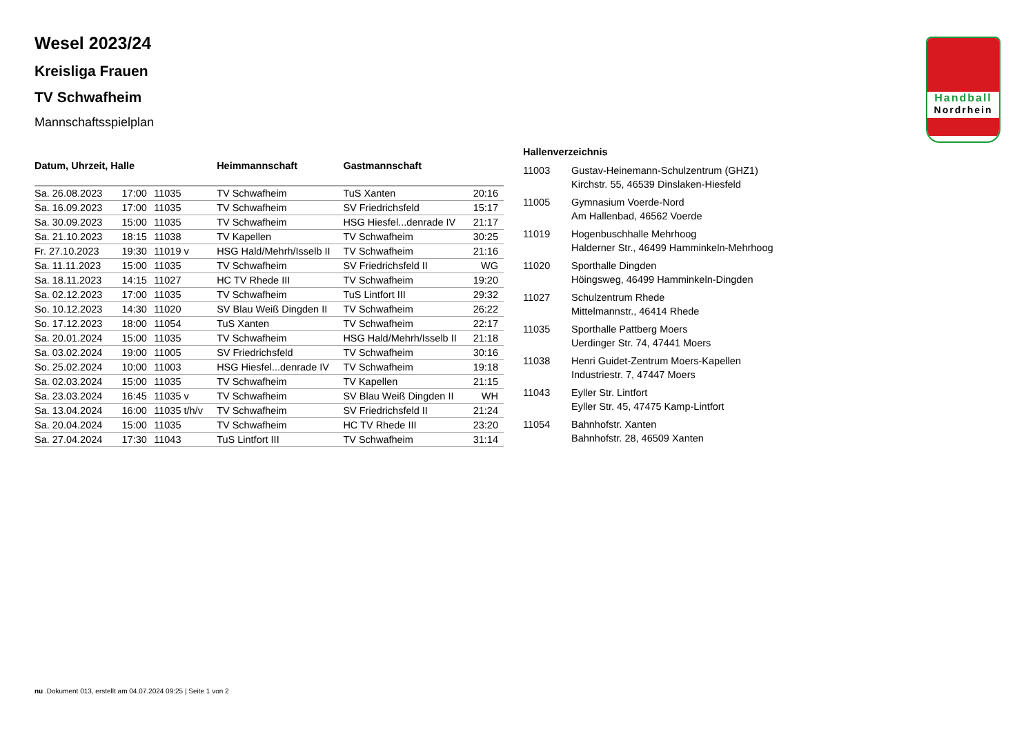Handball
Nordrhein
Wesel 2023/24
Kreisliga Frauen
TV Schwafheim
Mannschaftsspielplan
| Datum, Uhrzeit, Halle | | | Heimmannschaft | Gastmannschaft | |
| --- | --- | --- | --- | --- | --- |
| Sa. 26.08.2023 | 17:00 | 11035 | TV Schwafheim | TuS Xanten | 20:16 |
| Sa. 16.09.2023 | 17:00 | 11035 | TV Schwafheim | SV Friedrichsfeld | 15:17 |
| Sa. 30.09.2023 | 15:00 | 11035 | TV Schwafheim | HSG Hiesfel...denrade IV | 21:17 |
| Sa. 21.10.2023 | 18:15 | 11038 | TV Kapellen | TV Schwafheim | 30:25 |
| Fr. 27.10.2023 | 19:30 | 11019 v | HSG Hald/Mehrh/Isselb II | TV Schwafheim | 21:16 |
| Sa. 11.11.2023 | 15:00 | 11035 | TV Schwafheim | SV Friedrichsfeld II | WG |
| Sa. 18.11.2023 | 14:15 | 11027 | HC TV Rhede III | TV Schwafheim | 19:20 |
| Sa. 02.12.2023 | 17:00 | 11035 | TV Schwafheim | TuS Lintfort III | 29:32 |
| So. 10.12.2023 | 14:30 | 11020 | SV Blau Weiß Dingden II | TV Schwafheim | 26:22 |
| So. 17.12.2023 | 18:00 | 11054 | TuS Xanten | TV Schwafheim | 22:17 |
| Sa. 20.01.2024 | 15:00 | 11035 | TV Schwafheim | HSG Hald/Mehrh/Isselb II | 21:18 |
| Sa. 03.02.2024 | 19:00 | 11005 | SV Friedrichsfeld | TV Schwafheim | 30:16 |
| So. 25.02.2024 | 10:00 | 11003 | HSG Hiesfel...denrade IV | TV Schwafheim | 19:18 |
| Sa. 02.03.2024 | 15:00 | 11035 | TV Schwafheim | TV Kapellen | 21:15 |
| Sa. 23.03.2024 | 16:45 | 11035 v | TV Schwafheim | SV Blau Weiß Dingden II | WH |
| Sa. 13.04.2024 | 16:00 | 11035 t/h/v | TV Schwafheim | SV Friedrichsfeld II | 21:24 |
| Sa. 20.04.2024 | 15:00 | 11035 | TV Schwafheim | HC TV Rhede III | 23:20 |
| Sa. 27.04.2024 | 17:30 | 11043 | TuS Lintfort III | TV Schwafheim | 31:14 |
| Hallenverzeichnis | |
| --- | --- |
| 11003 | Gustav-Heinemann-Schulzentrum (GHZ1) Kirchstr. 55, 46539 Dinslaken-Hiesfeld |
| 11005 | Gymnasium Voerde-Nord Am Hallenbad, 46562 Voerde |
| 11019 | Hogenbuschhalle Mehrhoog Halderner Str., 46499 Hamminkeln-Mehrhoog |
| 11020 | Sporthalle Dingden Höingsweg, 46499 Hamminkeln-Dingden |
| 11027 | Schulzentrum Rhede Mittelmannstr., 46414 Rhede |
| 11035 | Sporthalle Pattberg Moers Uerdinger Str. 74, 47441 Moers |
| 11038 | Henri Guidet-Zentrum Moers-Kapellen Industriestr. 7, 47447 Moers |
| 11043 | Eyller Str. Lintfort Eyller Str. 45, 47475 Kamp-Lintfort |
| 11054 | Bahnhofstr. Xanten Bahnhofstr. 28, 46509 Xanten |
nu .Dokument 013, erstellt am 04.07.2024 09:25 | Seite 1 von 2